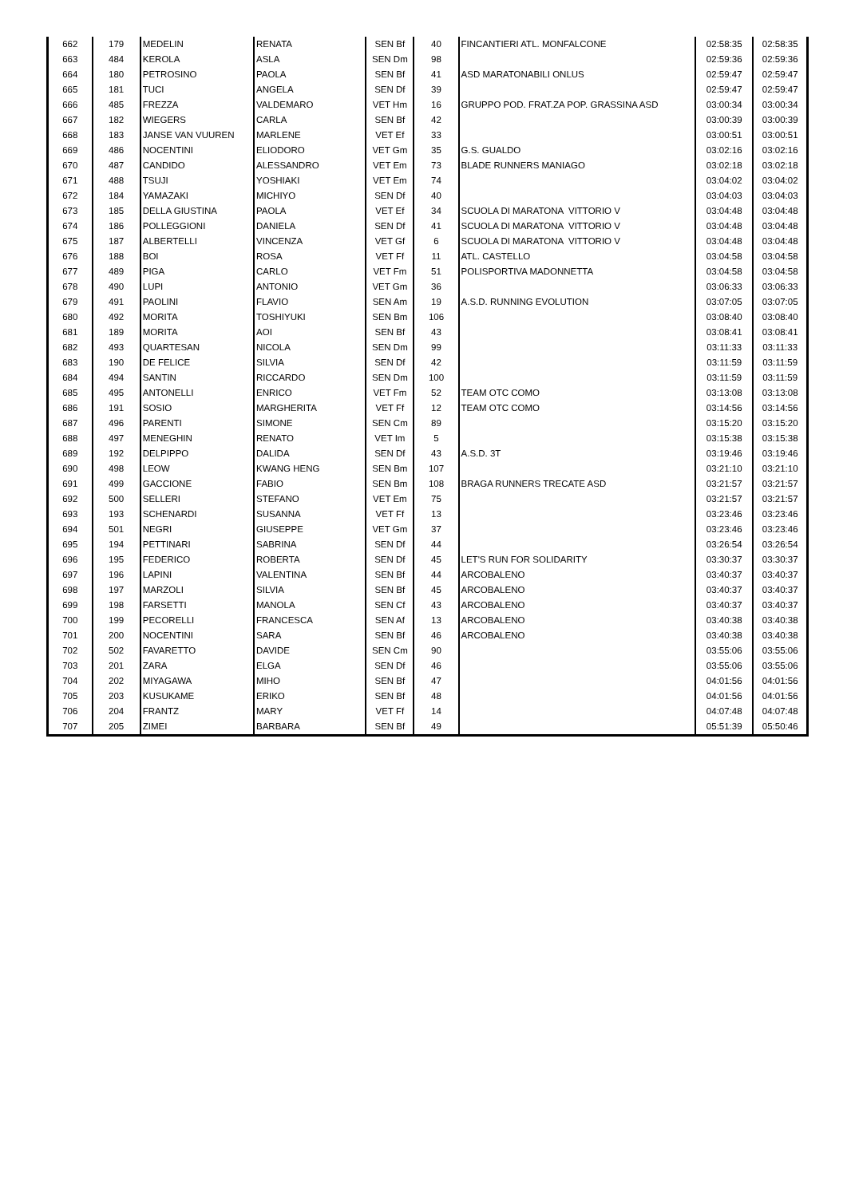| 662 | 179 | MEDELIN | RENATA | SEN Bf | 40 | FINCANTIERI ATL. MONFALCONE | 02:58:35 | 02:58:35 |
| 663 | 484 | KEROLA | ASLA | SEN Dm | 98 | | 02:59:36 | 02:59:36 |
| 664 | 180 | PETROSINO | PAOLA | SEN Bf | 41 | ASD MARATONABILI ONLUS | 02:59:47 | 02:59:47 |
| 665 | 181 | TUCI | ANGELA | SEN Df | 39 | | 02:59:47 | 02:59:47 |
| 666 | 485 | FREZZA | VALDEMARO | VET Hm | 16 | GRUPPO POD. FRAT.ZA POP. GRASSINA ASD | 03:00:34 | 03:00:34 |
| 667 | 182 | WIEGERS | CARLA | SEN Bf | 42 | | 03:00:39 | 03:00:39 |
| 668 | 183 | JANSE VAN VUUREN | MARLENE | VET Ef | 33 | | 03:00:51 | 03:00:51 |
| 669 | 486 | NOCENTINI | ELIODORO | VET Gm | 35 | G.S. GUALDO | 03:02:16 | 03:02:16 |
| 670 | 487 | CANDIDO | ALESSANDRO | VET Em | 73 | BLADE RUNNERS MANIAGO | 03:02:18 | 03:02:18 |
| 671 | 488 | TSUJI | YOSHIAKI | VET Em | 74 | | 03:04:02 | 03:04:02 |
| 672 | 184 | YAMAZAKI | MICHIYO | SEN Df | 40 | | 03:04:03 | 03:04:03 |
| 673 | 185 | DELLA GIUSTINA | PAOLA | VET Ef | 34 | SCUOLA DI MARATONA VITTORIO V | 03:04:48 | 03:04:48 |
| 674 | 186 | POLLEGGIONI | DANIELA | SEN Df | 41 | SCUOLA DI MARATONA VITTORIO V | 03:04:48 | 03:04:48 |
| 675 | 187 | ALBERTELLI | VINCENZA | VET Gf | 6 | SCUOLA DI MARATONA VITTORIO V | 03:04:48 | 03:04:48 |
| 676 | 188 | BOI | ROSA | VET Ff | 11 | ATL. CASTELLO | 03:04:58 | 03:04:58 |
| 677 | 489 | PIGA | CARLO | VET Fm | 51 | POLISPORTIVA MADONNETTA | 03:04:58 | 03:04:58 |
| 678 | 490 | LUPI | ANTONIO | VET Gm | 36 | | 03:06:33 | 03:06:33 |
| 679 | 491 | PAOLINI | FLAVIO | SEN Am | 19 | A.S.D. RUNNING EVOLUTION | 03:07:05 | 03:07:05 |
| 680 | 492 | MORITA | TOSHIYUKI | SEN Bm | 106 | | 03:08:40 | 03:08:40 |
| 681 | 189 | MORITA | AOI | SEN Bf | 43 | | 03:08:41 | 03:08:41 |
| 682 | 493 | QUARTESAN | NICOLA | SEN Dm | 99 | | 03:11:33 | 03:11:33 |
| 683 | 190 | DE FELICE | SILVIA | SEN Df | 42 | | 03:11:59 | 03:11:59 |
| 684 | 494 | SANTIN | RICCARDO | SEN Dm | 100 | | 03:11:59 | 03:11:59 |
| 685 | 495 | ANTONELLI | ENRICO | VET Fm | 52 | TEAM OTC COMO | 03:13:08 | 03:13:08 |
| 686 | 191 | SOSIO | MARGHERITA | VET Ff | 12 | TEAM OTC COMO | 03:14:56 | 03:14:56 |
| 687 | 496 | PARENTI | SIMONE | SEN Cm | 89 | | 03:15:20 | 03:15:20 |
| 688 | 497 | MENEGHIN | RENATO | VET Im | 5 | | 03:15:38 | 03:15:38 |
| 689 | 192 | DELPIPPO | DALIDA | SEN Df | 43 | A.S.D. 3T | 03:19:46 | 03:19:46 |
| 690 | 498 | LEOW | KWANG HENG | SEN Bm | 107 | | 03:21:10 | 03:21:10 |
| 691 | 499 | GACCIONE | FABIO | SEN Bm | 108 | BRAGA RUNNERS TRECATE ASD | 03:21:57 | 03:21:57 |
| 692 | 500 | SELLERI | STEFANO | VET Em | 75 | | 03:21:57 | 03:21:57 |
| 693 | 193 | SCHENARDI | SUSANNA | VET Ff | 13 | | 03:23:46 | 03:23:46 |
| 694 | 501 | NEGRI | GIUSEPPE | VET Gm | 37 | | 03:23:46 | 03:23:46 |
| 695 | 194 | PETTINARI | SABRINA | SEN Df | 44 | | 03:26:54 | 03:26:54 |
| 696 | 195 | FEDERICO | ROBERTA | SEN Df | 45 | LET'S RUN FOR SOLIDARITY | 03:30:37 | 03:30:37 |
| 697 | 196 | LAPINI | VALENTINA | SEN Bf | 44 | ARCOBALENO | 03:40:37 | 03:40:37 |
| 698 | 197 | MARZOLI | SILVIA | SEN Bf | 45 | ARCOBALENO | 03:40:37 | 03:40:37 |
| 699 | 198 | FARSETTI | MANOLA | SEN Cf | 43 | ARCOBALENO | 03:40:37 | 03:40:37 |
| 700 | 199 | PECORELLI | FRANCESCA | SEN Af | 13 | ARCOBALENO | 03:40:38 | 03:40:38 |
| 701 | 200 | NOCENTINI | SARA | SEN Bf | 46 | ARCOBALENO | 03:40:38 | 03:40:38 |
| 702 | 502 | FAVARETTO | DAVIDE | SEN Cm | 90 | | 03:55:06 | 03:55:06 |
| 703 | 201 | ZARA | ELGA | SEN Df | 46 | | 03:55:06 | 03:55:06 |
| 704 | 202 | MIYAGAWA | MIHO | SEN Bf | 47 | | 04:01:56 | 04:01:56 |
| 705 | 203 | KUSUKAME | ERIKO | SEN Bf | 48 | | 04:01:56 | 04:01:56 |
| 706 | 204 | FRANTZ | MARY | VET Ff | 14 | | 04:07:48 | 04:07:48 |
| 707 | 205 | ZIMEI | BARBARA | SEN Bf | 49 | | 05:51:39 | 05:50:46 |